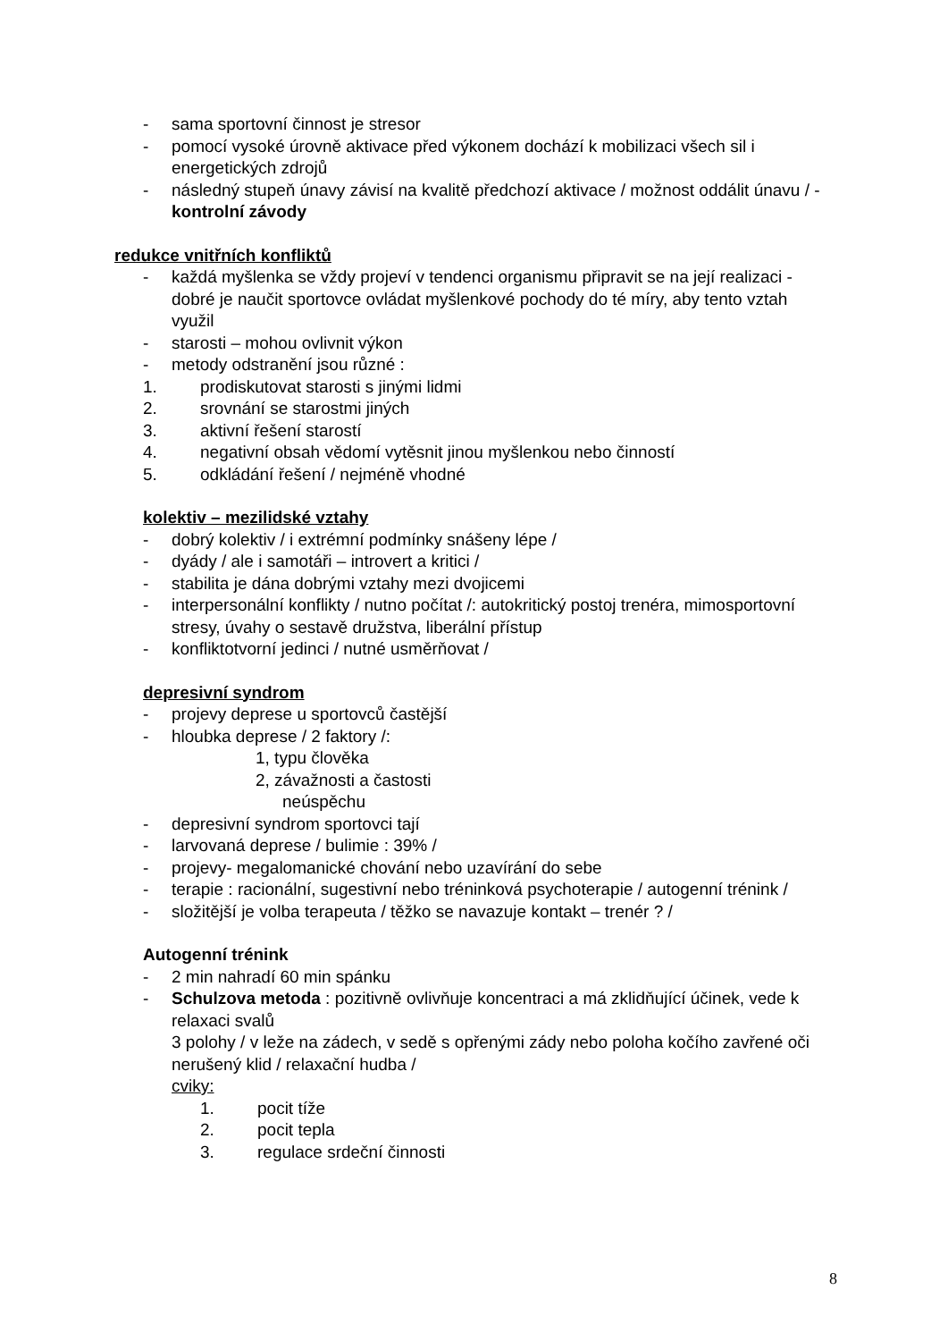- sama sportovní činnost je stresor
- pomocí vysoké úrovně aktivace před výkonem dochází k mobilizaci všech sil i energetických zdrojů
- následný stupeň únavy závisí na kvalitě předchozí aktivace / možnost oddálit únavu / - kontrolní závody
redukce vnitřních konfliktů
- každá myšlenka se vždy projeví v tendenci organismu připravit se na její realizaci - dobré je naučit sportovce ovládat myšlenkové pochody do té míry, aby tento vztah využil
- starosti – mohou ovlivnit výkon
- metody odstranění jsou různé :
1. prodiskutovat starosti s jinými lidmi
2. srovnání se starostmi jiných
3. aktivní řešení starostí
4. negativní obsah vědomí vytěsnit jinou myšlenkou nebo činností
5. odkládání řešení / nejméně vhodné
kolektiv – mezilidské vztahy
- dobrý kolektiv / i extrémní podmínky snášeny lépe /
- dyády / ale i samotáři – introvert a kritici /
- stabilita je dána dobrými vztahy mezi dvojicemi
- interpersonální konflikty / nutno počítat /: autokritický postoj trenéra, mimosportovní stresy, úvahy o sestavě družstva, liberální přístup
- konfliktotvorní jedinci / nutné usměrňovat /
depresivní syndrom
- projevy deprese u sportovců častější
- hloubka deprese / 2 faktory /:
1, typu člověka
2, závažnosti a častosti
neúspěchu
- depresivní syndrom sportovci tají
- larvovaná deprese / bulimie : 39% /
- projevy- megalomanické chování nebo uzavírání do sebe
- terapie : racionální, sugestivní nebo tréninková psychoterapie / autogenní trénink /
- složitější je volba terapeuta / těžko se navazuje kontakt – trenér ? /
Autogenní trénink
- 2 min nahradí 60 min spánku
- Schulzova metoda : pozitivně ovlivňuje koncentraci a má zklidňující účinek, vede k relaxaci svalů
3 polohy / v leže na zádech, v sedě s opřenými zády nebo poloha kočího zavřené oči
nerušený klid / relaxační hudba /
cviky:
1. pocit tíže
2. pocit tepla
3. regulace srdeční činnosti
8